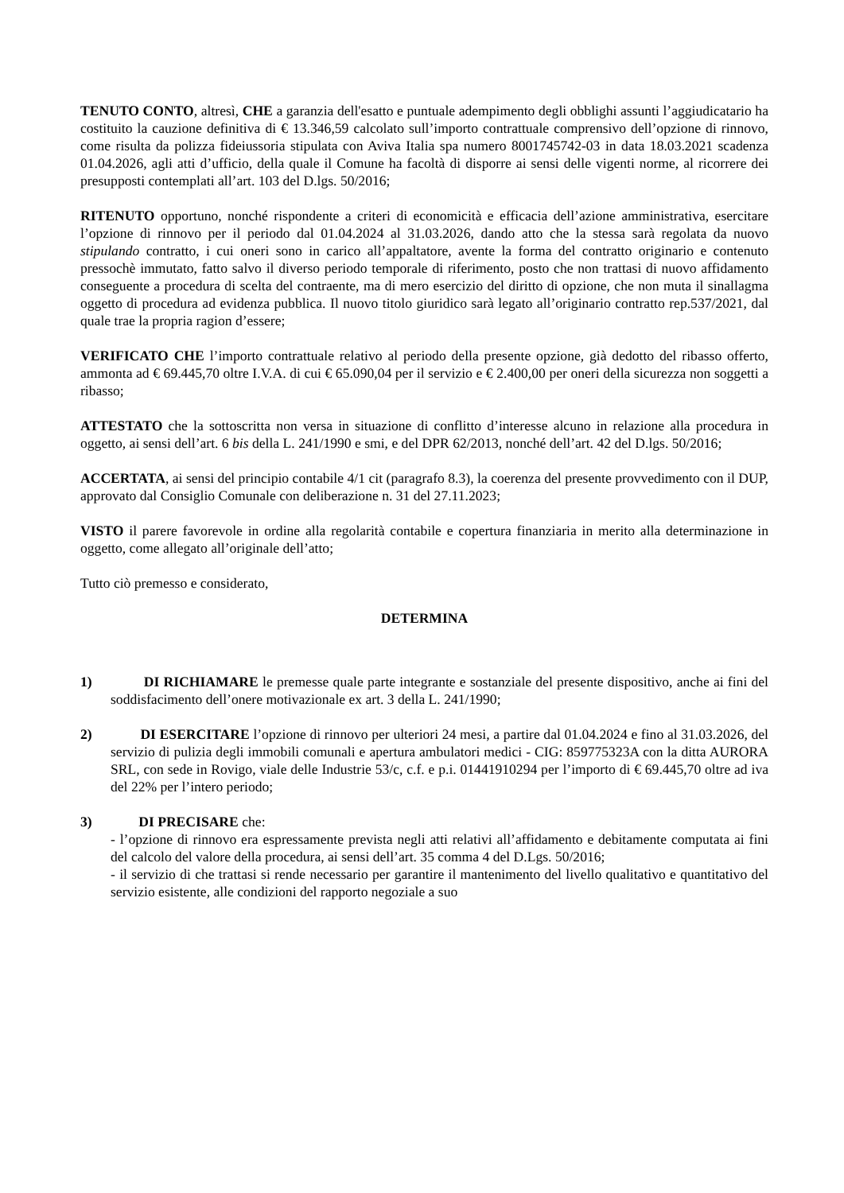TENUTO CONTO, altresì, CHE a garanzia dell'esatto e puntuale adempimento degli obblighi assunti l’aggiudicatario ha costituito la cauzione definitiva di € 13.346,59 calcolato sull’importo contrattuale comprensivo dell’opzione di rinnovo, come risulta da polizza fideiussoria stipulata con Aviva Italia spa numero 8001745742-03 in data 18.03.2021 scadenza 01.04.2026, agli atti d’ufficio, della quale il Comune ha facoltà di disporre ai sensi delle vigenti norme, al ricorrere dei presupposti contemplati all’art. 103 del D.lgs. 50/2016;
RITENUTO opportuno, nonché rispondente a criteri di economicità e efficacia dell’azione amministrativa, esercitare l’opzione di rinnovo per il periodo dal 01.04.2024 al 31.03.2026, dando atto che la stessa sarà regolata da nuovo stipulando contratto, i cui oneri sono in carico all’appaltatore, avente la forma del contratto originario e contenuto pressochè immutato, fatto salvo il diverso periodo temporale di riferimento, posto che non trattasi di nuovo affidamento conseguente a procedura di scelta del contraente, ma di mero esercizio del diritto di opzione, che non muta il sinallagma oggetto di procedura ad evidenza pubblica. Il nuovo titolo giuridico sarà legato all’originario contratto rep.537/2021, dal quale trae la propria ragion d’essere;
VERIFICATO CHE l’importo contrattuale relativo al periodo della presente opzione, già dedotto del ribasso offerto, ammonta ad € 69.445,70 oltre I.V.A. di cui € 65.090,04 per il servizio e € 2.400,00 per oneri della sicurezza non soggetti a ribasso;
ATTESTATO che la sottoscritta non versa in situazione di conflitto d’interesse alcuno in relazione alla procedura in oggetto, ai sensi dell’art. 6 bis della L. 241/1990 e smi, e del DPR 62/2013, nonché dell’art. 42 del D.lgs. 50/2016;
ACCERTATA, ai sensi del principio contabile 4/1 cit (paragrafo 8.3), la coerenza del presente provvedimento con il DUP, approvato dal Consiglio Comunale con deliberazione n. 31 del 27.11.2023;
VISTO il parere favorevole in ordine alla regolarità contabile e copertura finanziaria in merito alla determinazione in oggetto, come allegato all’originale dell’atto;
Tutto ciò premesso e considerato,
DETERMINA
1) DI RICHIAMARE le premesse quale parte integrante e sostanziale del presente dispositivo, anche ai fini del soddisfacimento dell’onere motivazionale ex art. 3 della L. 241/1990;
2) DI ESERCITARE l’opzione di rinnovo per ulteriori 24 mesi, a partire dal 01.04.2024 e fino al 31.03.2026, del servizio di pulizia degli immobili comunali e apertura ambulatori medici - CIG: 859775323A con la ditta AURORA SRL, con sede in Rovigo, viale delle Industrie 53/c, c.f. e p.i. 01441910294 per l’importo di € 69.445,70 oltre ad iva del 22% per l’intero periodo;
3) DI PRECISARE che:
- l’opzione di rinnovo era espressamente prevista negli atti relativi all’affidamento e debitamente computata ai fini del calcolo del valore della procedura, ai sensi dell’art. 35 comma 4 del D.Lgs. 50/2016;
- il servizio di che trattasi si rende necessario per garantire il mantenimento del livello qualitativo e quantitativo del servizio esistente, alle condizioni del rapporto negoziale a suo